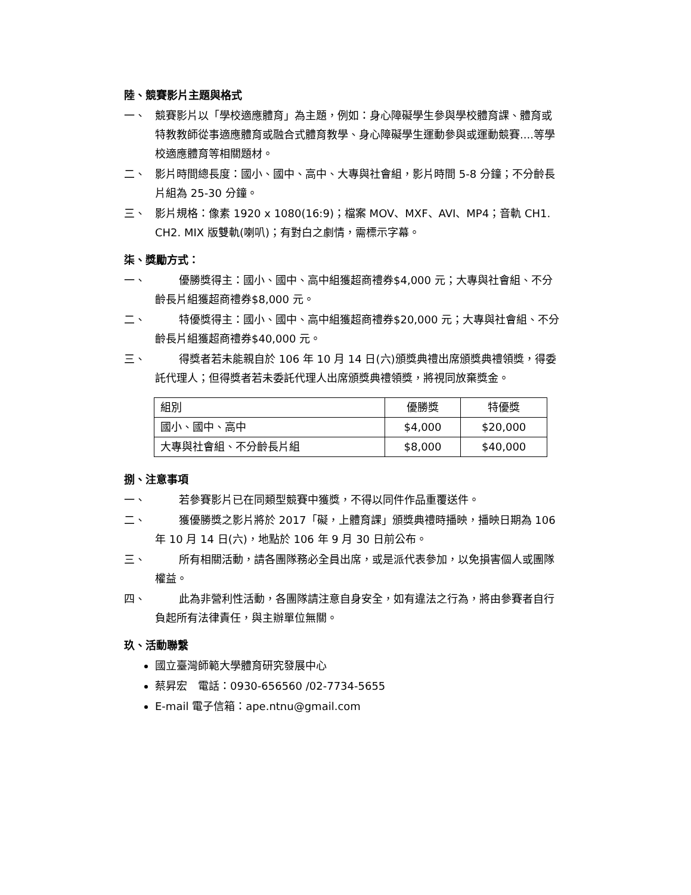陸、競賽影片主題與格式
一、 競賽影片以「學校適應體育」為主題，例如：身心障礙學生參與學校體育課、體育或特教教師從事適應體育或融合式體育教學、身心障礙學生運動參與或運動競賽....等學校適應體育等相關題材。
二、 影片時間總長度：國小、國中、高中、大專與社會組，影片時間 5-8 分鐘；不分齡長片組為 25-30 分鐘。
三、 影片規格：像素 1920 x 1080(16:9)；檔案 MOV、MXF、AVI、MP4；音軌 CH1. CH2. MIX 版雙軌(喇叭)；有對白之劇情，需標示字幕。
柒、獎勵方式：
一、 優勝獎得主：國小、國中、高中組獲超商禮券$4,000 元；大專與社會組、不分齡長片組獲超商禮券$8,000 元。
二、 特優獎得主：國小、國中、高中組獲超商禮券$20,000 元；大專與社會組、不分齡長片組獲超商禮券$40,000 元。
三、 得獎者若未能親自於 106 年 10 月 14 日(六)頒獎典禮出席頒獎典禮領獎，得委託代理人；但得獎者若未委託代理人出席頒獎典禮領獎，將視同放棄獎金。
| 組別 | 優勝獎 | 特優獎 |
| --- | --- | --- |
| 國小、國中、高中 | $4,000 | $20,000 |
| 大專與社會組、不分齡長片組 | $8,000 | $40,000 |
捌、注意事項
一、 若參賽影片已在同類型競賽中獲獎，不得以同件作品重覆送件。
二、 獲優勝獎之影片將於 2017「礙，上體育課」頒獎典禮時播映，播映日期為 106 年 10 月 14 日(六)，地點於 106 年 9 月 30 日前公布。
三、 所有相關活動，請各團隊務必全員出席，或是派代表參加，以免損害個人或團隊權益。
四、 此為非營利性活動，各團隊請注意自身安全，如有違法之行為，將由參賽者自行負起所有法律責任，與主辦單位無關。
玖、活動聯繫
國立臺灣師範大學體育研究發展中心
蔡昇宏　電話：0930-656560 /02-7734-5655
E-mail 電子信箱：ape.ntnu@gmail.com